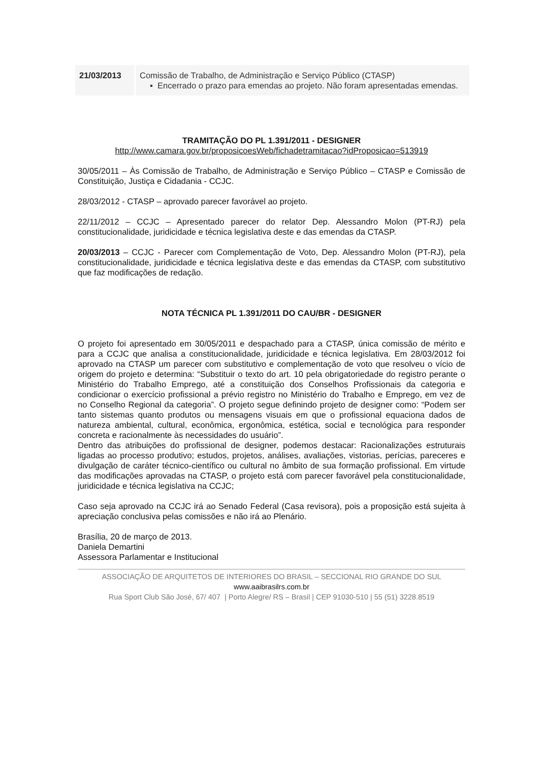| 21/03/2013 | Comissão de Trabalho, de Administração e Serviço Público (CTASP) ▪ Encerrado o prazo para emendas ao projeto. Não foram apresentadas emendas. |
TRAMITAÇÃO DO PL 1.391/2011 - DESIGNER
http://www.camara.gov.br/proposicoesWeb/fichadetramitacao?idProposicao=513919
30/05/2011 – Às Comissão de Trabalho, de Administração e Serviço Público – CTASP e Comissão de Constituição, Justiça e Cidadania - CCJC.
28/03/2012 - CTASP – aprovado parecer favorável ao projeto.
22/11/2012 – CCJC – Apresentado parecer do relator Dep. Alessandro Molon (PT-RJ) pela constitucionalidade, juridicidade e técnica legislativa deste e das emendas da CTASP.
20/03/2013 – CCJC - Parecer com Complementação de Voto, Dep. Alessandro Molon (PT-RJ), pela constitucionalidade, juridicidade e técnica legislativa deste e das emendas da CTASP, com substitutivo que faz modificações de redação.
NOTA TÉCNICA PL 1.391/2011 DO CAU/BR - DESIGNER
O projeto foi apresentado em 30/05/2011 e despachado para a CTASP, única comissão de mérito e para a CCJC que analisa a constitucionalidade, juridicidade e técnica legislativa. Em 28/03/2012 foi aprovado na CTASP um parecer com substitutivo e complementação de voto que resolveu o vício de origem do projeto e determina: “Substituir o texto do art. 10 pela obrigatoriedade do registro perante o Ministério do Trabalho Emprego, até a constituição dos Conselhos Profissionais da categoria e condicionar o exercício profissional a prévio registro no Ministério do Trabalho e Emprego, em vez de no Conselho Regional da categoria”. O projeto segue definindo projeto de designer como: “Podem ser tanto sistemas quanto produtos ou mensagens visuais em que o profissional equaciona dados de natureza ambiental, cultural, econômica, ergonômica, estética, social e tecnológica para responder concreta e racionalmente às necessidades do usuário”.
Dentro das atribuições do profissional de designer, podemos destacar: Racionalizações estruturais ligadas ao processo produtivo; estudos, projetos, análises, avaliações, vistorias, perícias, pareceres e divulgação de caráter técnico-científico ou cultural no âmbito de sua formação profissional. Em virtude das modificações aprovadas na CTASP, o projeto está com parecer favorável pela constitucionalidade, juridicidade e técnica legislativa na CCJC;
Caso seja aprovado na CCJC irá ao Senado Federal (Casa revisora), pois a proposição está sujeita à apreciação conclusiva pelas comissões e não irá ao Plenário.
Brasília, 20 de março de 2013.
Daniela Demartini
Assessora Parlamentar e Institucional
ASSOCIAÇÃO DE ARQUITETOS DE INTERIORES DO BRASIL – SECCIONAL RIO GRANDE DO SUL
www.aaibrasilrs.com.br
Rua Sport Club São José, 67/ 407 | Porto Alegre/ RS – Brasil | CEP 91030-510 | 55 (51) 3228.8519